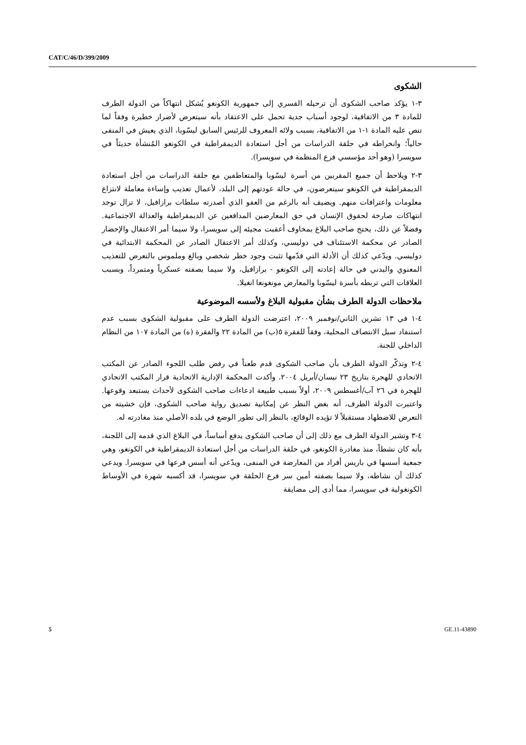CAT/C/46/D/399/2009
الشكوى
٣-١ يؤكد صاحب الشكوى أن ترحيله القسري إلى جمهورية الكونغو يُشكل انتهاكاً من الدولة الطرف للمادة ٣ من الاتفاقية، لوجود أسباب جدية تحمل على الاعتقاد بأنه سيتعرض لأضرار خطيرة وفقاً لما تنص عليه المادة ١-١ من الاتفاقية، بسبب ولائه المعروف للرئيس السابق ليسّوبا، الذي يعيش في المنفى حالياً؛ وانخراطه في حلقة الدراسات من أجل استعادة الديمقراطية في الكونغو المُنشأة حديثاً في سويسرا (وهو أحد مؤسسي فرع المنظمة في سويسرا).
٣-٢ ويلاحظ أن جميع المقربين من أسرة ليسّوبا والمتعاطفين مع حلقة الدراسات من أجل استعادة الديمقراطية في الكونغو سيتعرضون، في حالة عودتهم إلى البلد، لأعمال تعذيب وإساءة معاملة لانتزاع معلومات واعترافات منهم. ويضيف أنه بالرغم من العفو الذي أصدرته سلطات برازافيل، لا تزال توجد انتهاكات صارخة لحقوق الإنسان في حق المعارضين المدافعين عن الديمقراطية والعدالة الاجتماعية. وفضلاً عن ذلك، يحتج صاحب البلاغ بمخاوف أعقبت مجيئه إلى سويسرا، ولا سيما أمر الاعتقال والإحضار الصادر عن محكمة الاستئناف في دوليسي، وكذلك أمر الاعتقال الصادر عن المحكمة الابتدائية في دوليسي. ويدّعي كذلك أن الأدلة التي قدّمها تثبت وجود خطر شخصي وبالغ وملموس بالتعرض للتعذيب المعنوي والبدني في حالة إعادته إلى الكونغو - برازافيل، ولا سيما بصفته عسكرياً ومتمرداً، وبسبب العلاقات التي تربطه بأسرة ليسّوبا والمعارض مونغونغا انغيلا.
ملاحظات الدولة الطرف بشأن مقبولية البلاغ ولأسسه الموضوعية
٤-١ في ١٣ تشرين الثاني/نوفمبر ٢٠٠٩، اعترضت الدولة الطرف على مقبولية الشكوى بسبب عدم استنفاد سبل الانتصاف المحلية، وفقاً للفقرة ٥(ب) من المادة ٢٢ والفقرة (ه) من المادة ١٠٧ من النظام الداخلي للجنة.
٤-٢ وتذكّر الدولة الطرف بأن صاحب الشكوى قدم طعناً في رفض طلب اللجوء الصادر عن المكتب الاتحادي للهجرة بتاريخ ٢٣ نيسان/أبريل ٢٠٠٤. وأكدت المحكمة الإدارية الاتحادية قرار المكتب الاتحادي للهجرة في ٢٦ آب/أغسطس ٢٠٠٩، أولاً بسبب طبيعة ادعاءات صاحب الشكوى لأحداث يستبعد وقوعها. واعتبرت الدولة الطرف، أنه بغض النظر عن إمكانية تصديق رواية صاحب الشكوى، فإن خشيته من التعرض للاضطهاد مستقبلاً لا تؤيده الوقائع، بالنظر إلى تطور الوضع في بلده الأصلي منذ مغادرته له.
٤-٣ وتشير الدولة الطرف مع ذلك إلى أن صاحب الشكوى يدفع أساساً، في البلاغ الذي قدمه إلى اللجنة، بأنه كان نشطاً، منذ مغادرة الكونغو، في حلقة الدراسات من أجل استعادة الديمقراطية في الكونغو، وهي جمعية أسسها في باريس أفراد من المعارضة في المنفى، ويدّعي أنه أسس فرعها في سويسرا. ويدعي كذلك أن نشاطه، ولا سيما بصفته أمين سر فرع الحلقة في سويسرا، قد أكسبه شهرة في الأوساط الكونغولية في سويسرا، مما أدى إلى مضايقة
5 GE.11-43890